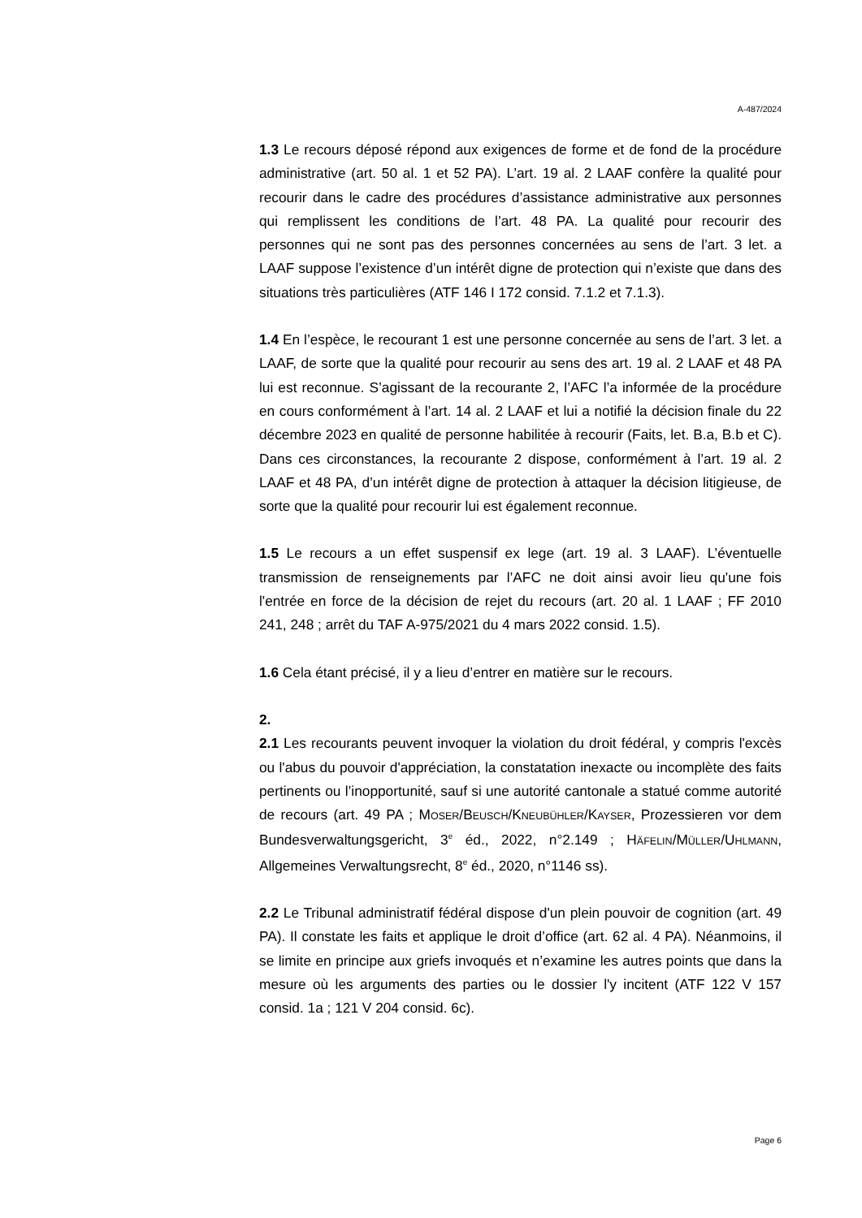A-487/2024
1.3 Le recours déposé répond aux exigences de forme et de fond de la procédure administrative (art. 50 al. 1 et 52 PA). L’art. 19 al. 2 LAAF confère la qualité pour recourir dans le cadre des procédures d’assistance administrative aux personnes qui remplissent les conditions de l’art. 48 PA. La qualité pour recourir des personnes qui ne sont pas des personnes concernées au sens de l’art. 3 let. a LAAF suppose l’existence d’un intérêt digne de protection qui n’existe que dans des situations très particulières (ATF 146 I 172 consid. 7.1.2 et 7.1.3).
1.4 En l’espèce, le recourant 1 est une personne concernée au sens de l’art. 3 let. a LAAF, de sorte que la qualité pour recourir au sens des art. 19 al. 2 LAAF et 48 PA lui est reconnue. S’agissant de la recourante 2, l’AFC l’a informée de la procédure en cours conformément à l’art. 14 al. 2 LAAF et lui a notifié la décision finale du 22 décembre 2023 en qualité de personne habilitée à recourir (Faits, let. B.a, B.b et C). Dans ces circonstances, la recourante 2 dispose, conformément à l’art. 19 al. 2 LAAF et 48 PA, d’un intérêt digne de protection à attaquer la décision litigieuse, de sorte que la qualité pour recourir lui est également reconnue.
1.5 Le recours a un effet suspensif ex lege (art. 19 al. 3 LAAF). L’éventuelle transmission de renseignements par l’AFC ne doit ainsi avoir lieu qu'une fois l'entrée en force de la décision de rejet du recours (art. 20 al. 1 LAAF ; FF 2010 241, 248 ; arrêt du TAF A-975/2021 du 4 mars 2022 consid. 1.5).
1.6 Cela étant précisé, il y a lieu d’entrer en matière sur le recours.
2.
2.1 Les recourants peuvent invoquer la violation du droit fédéral, y compris l'excès ou l'abus du pouvoir d'appréciation, la constatation inexacte ou incomplète des faits pertinents ou l’inopportunité, sauf si une autorité cantonale a statué comme autorité de recours (art. 49 PA ; MOSER/BEUSCH/KNEUBÜHLER/KAYSER, Prozessieren vor dem Bundesverwaltungsgericht, 3<sup>e</sup> éd., 2022, n°2.149 ; HÄFELIN/MÜLLER/UHLMANN, Allgemeines Verwaltungsrecht, 8<sup>e</sup> éd., 2020, n°1146 ss).
2.2 Le Tribunal administratif fédéral dispose d'un plein pouvoir de cognition (art. 49 PA). Il constate les faits et applique le droit d’office (art. 62 al. 4 PA). Néanmoins, il se limite en principe aux griefs invoqués et n’examine les autres points que dans la mesure où les arguments des parties ou le dossier l'y incitent (ATF 122 V 157 consid. 1a ; 121 V 204 consid. 6c).
Page 6